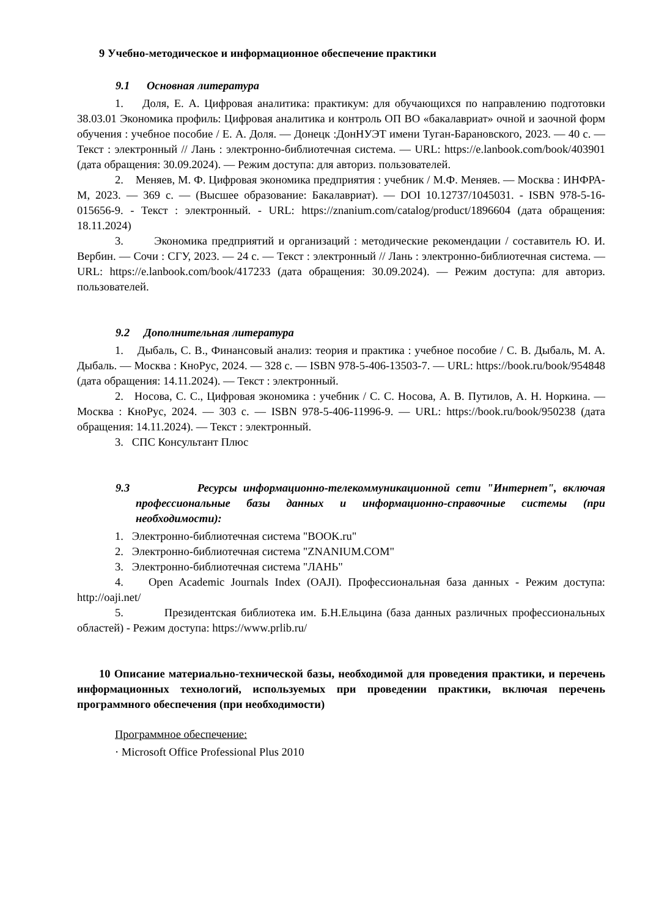9 Учебно-методическое и информационное обеспечение практики
9.1 Основная литература
1. Доля, Е. А. Цифровая аналитика: практикум: для обучающихся по направлению подготовки 38.03.01 Экономика профиль: Цифровая аналитика и контроль ОП ВО «бакалавриат» очной и заочной форм обучения : учебное пособие / Е. А. Доля. — Донецк :ДонНУЭТ имени Туган-Барановского, 2023. — 40 с. — Текст : электронный // Лань : электронно-библиотечная система. — URL: https://e.lanbook.com/book/403901 (дата обращения: 30.09.2024). — Режим доступа: для авториз. пользователей.
2. Меняев, М. Ф. Цифровая экономика предприятия : учебник / М.Ф. Меняев. — Москва : ИНФРА-М, 2023. — 369 с. — (Высшее образование: Бакалавриат). — DOI 10.12737/1045031. - ISBN 978-5-16-015656-9. - Текст : электронный. - URL: https://znanium.com/catalog/product/1896604 (дата обращения: 18.11.2024)
3. Экономика предприятий и организаций : методические рекомендации / составитель Ю. И. Вербин. — Сочи : СГУ, 2023. — 24 с. — Текст : электронный // Лань : электронно-библиотечная система. — URL: https://e.lanbook.com/book/417233 (дата обращения: 30.09.2024). — Режим доступа: для авториз. пользователей.
9.2 Дополнительная литература
1. Дыбаль, С. В., Финансовый анализ: теория и практика : учебное пособие / С. В. Дыбаль, М. А. Дыбаль. — Москва : КноРус, 2024. — 328 с. — ISBN 978-5-406-13503-7. — URL: https://book.ru/book/954848 (дата обращения: 14.11.2024). — Текст : электронный.
2. Носова, С. С., Цифровая экономика : учебник / С. С. Носова, А. В. Путилов, А. Н. Норкина. — Москва : КноРус, 2024. — 303 с. — ISBN 978-5-406-11996-9. — URL: https://book.ru/book/950238 (дата обращения: 14.11.2024). — Текст : электронный.
3. СПС Консультант Плюс
9.3 Ресурсы информационно-телекоммуникационной сети "Интернет", включая профессиональные базы данных и информационно-справочные системы (при необходимости):
1. Электронно-библиотечная система "BOOK.ru"
2. Электронно-библиотечная система "ZNANIUM.COM"
3. Электронно-библиотечная система "ЛАНЬ"
4. Open Academic Journals Index (OAJI). Профессиональная база данных - Режим доступа: http://oaji.net/
5. Президентская библиотека им. Б.Н.Ельцина (база данных различных профессиональных областей) - Режим доступа: https://www.prlib.ru/
10 Описание материально-технической базы, необходимой для проведения практики, и перечень информационных технологий, используемых при проведении практики, включая перечень программного обеспечения (при необходимости)
Программное обеспечение:
· Microsoft Office Professional Plus 2010